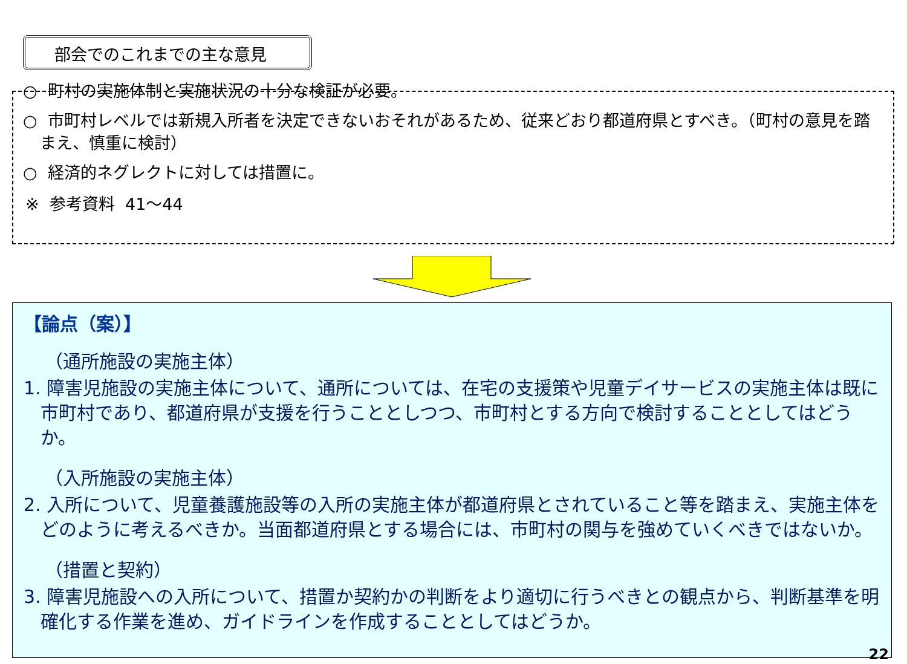部会でのこれまでの主な意見
○ 町村の実施体制と実施状況の十分な検証が必要。
○ 市町村レベルでは新規入所者を決定できないおそれがあるため、従来どおり都道府県とすべき。（町村の意見を踏まえ、慎重に検討）
○ 経済的ネグレクトに対しては措置に。
※ 参考資料 41～44
【論点（案）】
（通所施設の実施主体）
1. 障害児施設の実施主体について、通所については、在宅の支援策や児童デイサービスの実施主体は既に市町村であり、都道府県が支援を行うこととしつつ、市町村とする方向で検討することとしてはどうか。
（入所施設の実施主体）
2. 入所について、児童養護施設等の入所の実施主体が都道府県とされていること等を踏まえ、実施主体をどのように考えるべきか。当面都道府県とする場合には、市町村の関与を強めていくべきではないか。
（措置と契約）
3. 障害児施設への入所について、措置か契約かの判断をより適切に行うべきとの観点から、判断基準を明確化する作業を進め、ガイドラインを作成することとしてはどうか。
22